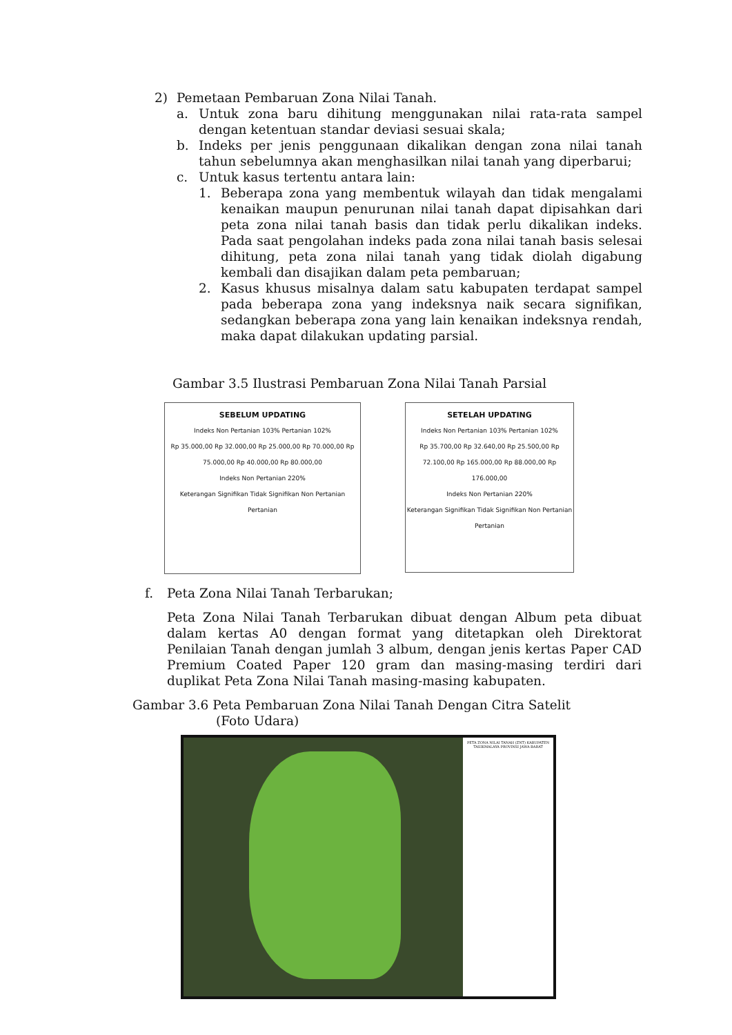2) Pemetaan Pembaruan Zona Nilai Tanah.
a. Untuk zona baru dihitung menggunakan nilai rata-rata sampel dengan ketentuan standar deviasi sesuai skala;
b. Indeks per jenis penggunaan dikalikan dengan zona nilai tanah tahun sebelumnya akan menghasilkan nilai tanah yang diperbarui;
c. Untuk kasus tertentu antara lain:
1. Beberapa zona yang membentuk wilayah dan tidak mengalami kenaikan maupun penurunan nilai tanah dapat dipisahkan dari peta zona nilai tanah basis dan tidak perlu dikalikan indeks. Pada saat pengolahan indeks pada zona nilai tanah basis selesai dihitung, peta zona nilai tanah yang tidak diolah digabung kembali dan disajikan dalam peta pembaruan;
2. Kasus khusus misalnya dalam satu kabupaten terdapat sampel pada beberapa zona yang indeksnya naik secara signifikan, sedangkan beberapa zona yang lain kenaikan indeksnya rendah, maka dapat dilakukan updating parsial.
Gambar 3.5 Ilustrasi Pembaruan Zona Nilai Tanah Parsial
SEBELUM UPDATING
Indeks Non Pertanian 103% Pertanian 102%
Rp 35.000,00 Rp 32.000,00 Rp 25.000,00 Rp 70.000,00 Rp 75.000,00 Rp 40.000,00 Rp 80.000,00
Indeks Non Pertanian 220%
Keterangan Signifikan Tidak Signifikan Non Pertanian Pertanian
SETELAH UPDATING
Indeks Non Pertanian 103% Pertanian 102%
Rp 35.700,00 Rp 32.640,00 Rp 25.500,00 Rp 72.100,00 Rp 165.000,00 Rp 88.000,00 Rp 176.000,00
Indeks Non Pertanian 220%
Keterangan Signifikan Tidak Signifikan Non Pertanian Pertanian
f. Peta Zona Nilai Tanah Terbarukan;
Peta Zona Nilai Tanah Terbarukan dibuat dengan Album peta dibuat dalam kertas A0 dengan format yang ditetapkan oleh Direktorat Penilaian Tanah dengan jumlah 3 album, dengan jenis kertas Paper CAD Premium Coated Paper 120 gram dan masing-masing terdiri dari duplikat Peta Zona Nilai Tanah masing-masing kabupaten.
Gambar 3.6 Peta Pembaruan Zona Nilai Tanah Dengan Citra Satelit
(Foto Udara)
PETA ZONA NILAI TANAH (ZNT) KABUPATEN TASIKMALAYA PROVINSI JAWA BARAT